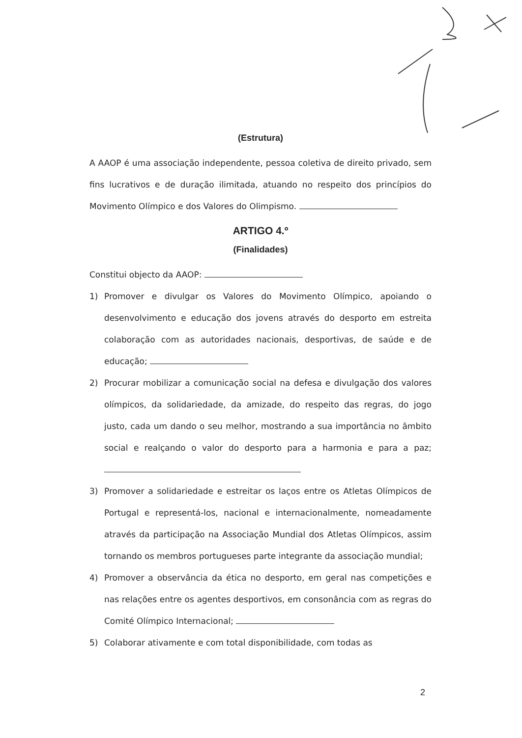(Estrutura)
A AAOP é uma associação independente, pessoa coletiva de direito privado, sem fins lucrativos e de duração ilimitada, atuando no respeito dos princípios do Movimento Olímpico e dos Valores do Olimpismo.
ARTIGO 4.º
(Finalidades)
Constitui objecto da AAOP:
1) Promover e divulgar os Valores do Movimento Olímpico, apoiando o desenvolvimento e educação dos jovens através do desporto em estreita colaboração com as autoridades nacionais, desportivas, de saúde e de educação;
2) Procurar mobilizar a comunicação social na defesa e divulgação dos valores olímpicos, da solidariedade, da amizade, do respeito das regras, do jogo justo, cada um dando o seu melhor, mostrando a sua importância no âmbito social e realçando o valor do desporto para a harmonia e para a paz;
3) Promover a solidariedade e estreitar os laços entre os Atletas Olímpicos de Portugal e representá-los, nacional e internacionalmente, nomeadamente através da participação na Associação Mundial dos Atletas Olímpicos, assim tornando os membros portugueses parte integrante da associação mundial;
4) Promover a observância da ética no desporto, em geral nas competições e nas relações entre os agentes desportivos, em consonância com as regras do Comité Olímpico Internacional;
5) Colaborar ativamente e com total disponibilidade, com todas as
2